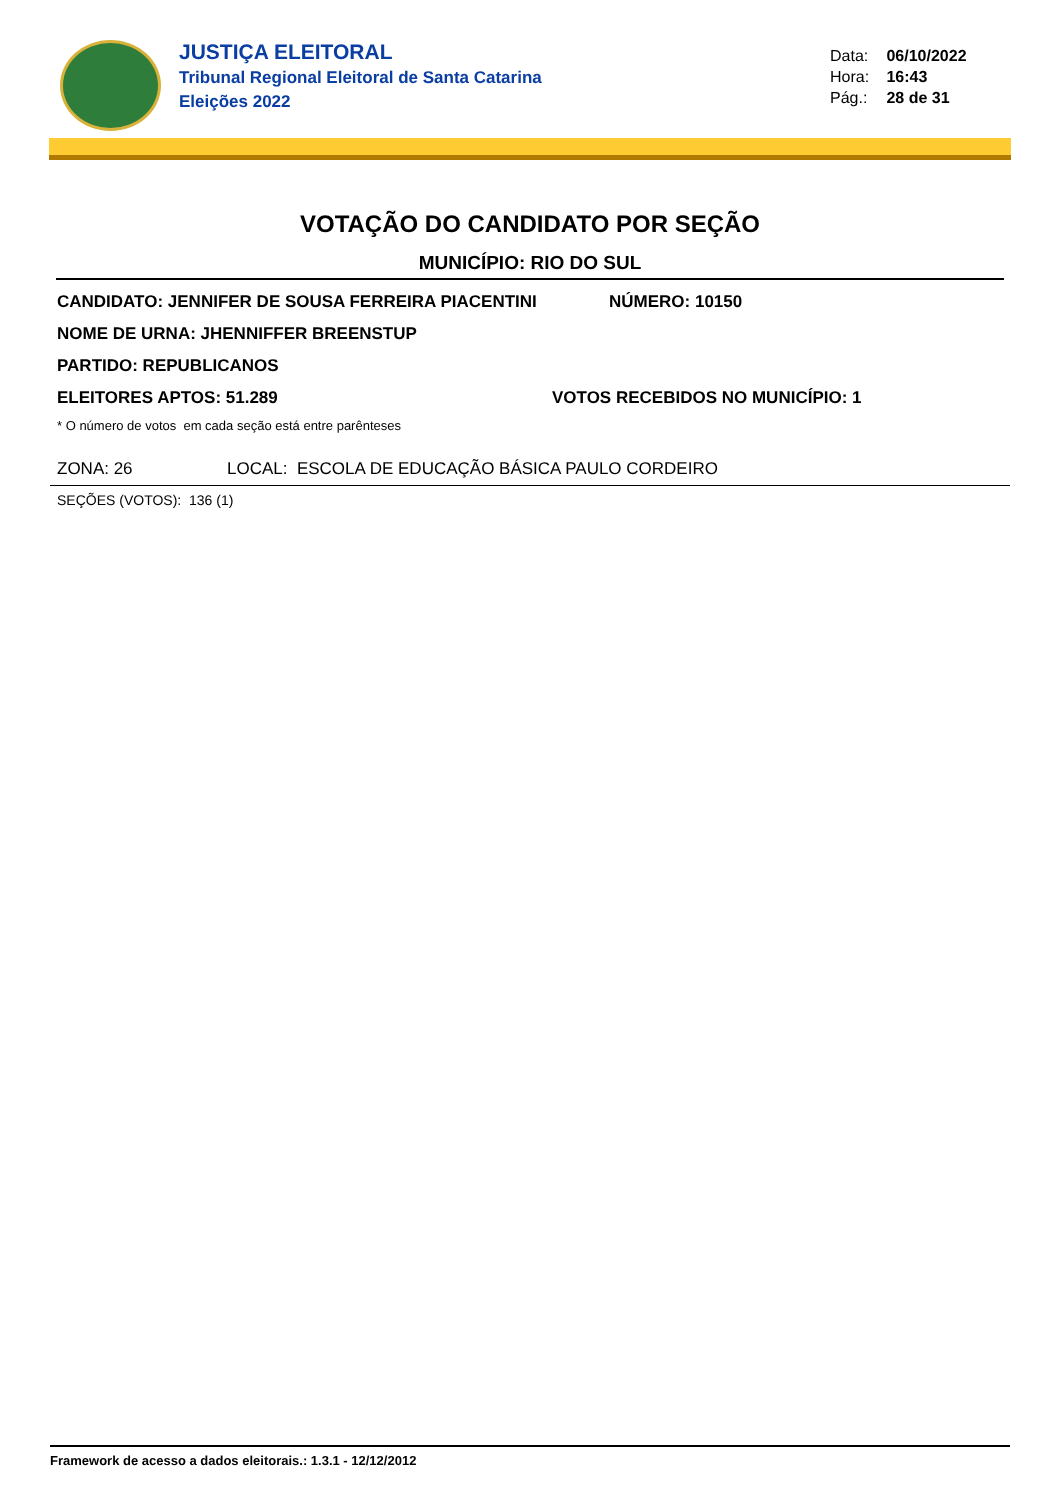JUSTIÇA ELEITORAL
Tribunal Regional Eleitoral de Santa Catarina
Eleições 2022
Data: 06/10/2022
Hora: 16:43
Pág.: 28 de 31
VOTAÇÃO DO CANDIDATO POR SEÇÃO
MUNICÍPIO: RIO DO SUL
CANDIDATO: JENNIFER DE SOUSA FERREIRA PIACENTINI NÚMERO: 10150
NOME DE URNA: JHENNIFFER BREENSTUP
PARTIDO: REPUBLICANOS
ELEITORES APTOS: 51.289 VOTOS RECEBIDOS NO MUNICÍPIO: 1
* O número de votos em cada seção está entre parênteses
ZONA: 26 LOCAL: ESCOLA DE EDUCAÇÃO BÁSICA PAULO CORDEIRO
SEÇÕES (VOTOS): 136 (1)
Framework de acesso a dados eleitorais.: 1.3.1 - 12/12/2012